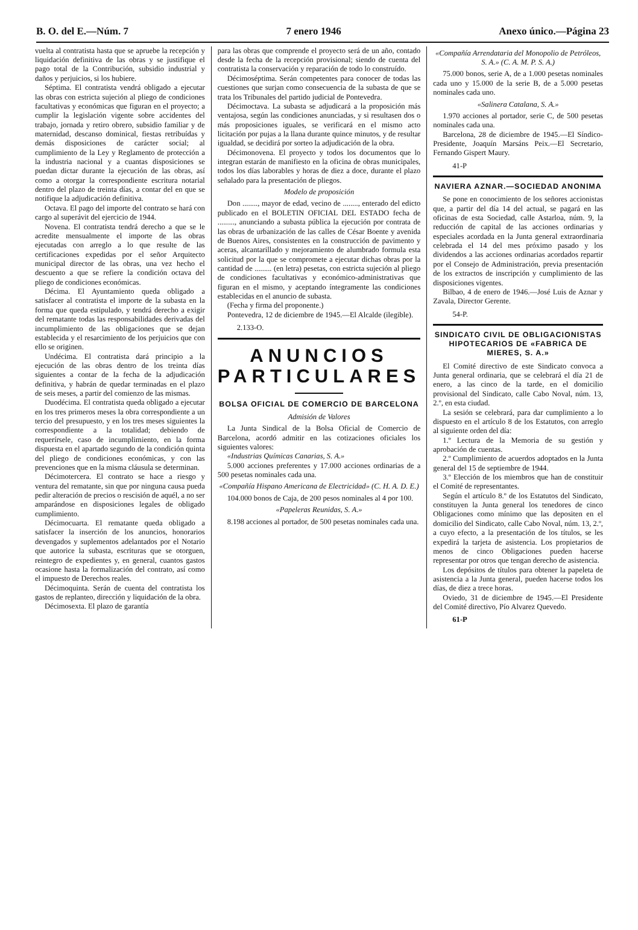B. O. del E.—Núm. 7 7 enero 1946 Anexo único.—Página 23
vuelta al contratista hasta que se apruebe la recepción y liquidación definitiva de las obras y se justifique el pago total de la Contribución, subsidio industrial y daños y perjuicios, si los hubiere.
Séptima. El contratista vendrá obligado a ejecutar las obras con estricta sujeción al pliego de condiciones facultativas y económicas que figuran en el proyecto; a cumplir la legislación vigente sobre accidentes del trabajo, jornada y retiro obrero, subsidio familiar y de maternidad, descanso dominical, fiestas retribuídas y demás disposiciones de carácter social; al cumplimiento de la Ley y Reglamento de protección a la industria nacional y a cuantas disposiciones se puedan dictar durante la ejecución de las obras, así como a otorgar la correspondiente escritura notarial dentro del plazo de treinta días, a contar del en que se notifique la adjudicación definitiva.
Octava. El pago del importe del contrato se hará con cargo al superávit del ejercicio de 1944.
Novena. El contratista tendrá derecho a que se le acredite mensualmente el importe de las obras ejecutadas con arreglo a lo que resulte de las certificaciones expedidas por el señor Arquitecto municipal director de las obras, una vez hecho el descuento a que se refiere la condición octava del pliego de condiciones económicas.
Décima. El Ayuntamiento queda obligado a satisfacer al contratista el importe de la subasta en la forma que queda estipulado, y tendrá derecho a exigir del rematante todas las responsabilidades derivadas del incumplimiento de las obligaciones que se dejan establecida y el resarcimiento de los perjuicios que con ello se originen.
Undécima. El contratista dará principio a la ejecución de las obras dentro de los treinta días siguientes a contar de la fecha de la adjudicación definitiva, y habrán de quedar terminadas en el plazo de seis meses, a partir del comienzo de las mismas.
Duodécima. El contratista queda obligado a ejecutar en los tres primeros meses la obra correspondiente a un tercio del presupuesto, y en los tres meses siguientes la correspondiente a la totalidad; debiendo de requerírsele, caso de incumplimiento, en la forma dispuesta en el apartado segundo de la condición quinta del pliego de condiciones económicas, y con las prevenciones que en la misma cláusula se determinan.
Décimotercera. El contrato se hace a riesgo y ventura del rematante, sin que por ninguna causa pueda pedir alteración de precios o rescisión de aquél, a no ser amparándose en disposiciones legales de obligado cumplimiento.
Décimocuarta. El rematante queda obligado a satisfacer la inserción de los anuncios, honorarios devengados y suplementos adelantados por el Notario que autorice la subasta, escrituras que se otorguen, reintegro de expedientes y, en general, cuantos gastos ocasione hasta la formalización del contrato, así como el impuesto de Derechos reales.
Décimoquinta. Serán de cuenta del contratista los gastos de replanteo, dirección y liquidación de la obra.
Décimosexta. El plazo de garantía
para las obras que comprende el proyecto será de un año, contado desde la fecha de la recepción provisional; siendo de cuenta del contratista la conservación y reparación de todo lo construído.
Décimoséptima. Serán competentes para conocer de todas las cuestiones que surjan como consecuencia de la subasta de que se trata los Tribunales del partido judicial de Pontevedra.
Décimoctava. La subasta se adjudicará a la proposición más ventajosa, según las condiciones anunciadas, y si resultasen dos o más proposiciones iguales, se verificará en el mismo acto licitación por pujas a la llana durante quince minutos, y de resultar igualdad, se decidirá por sorteo la adjudicación de la obra.
Décimonovena. El proyecto y todos los documentos que lo integran estarán de manifiesto en la oficina de obras municipales, todos los días laborables y horas de diez a doce, durante el plazo señalado para la presentación de pliegos.
Modelo de proposición
Don ........, mayor de edad, vecino de ........, enterado del edicto publicado en el BOLETIN OFICIAL DEL ESTADO fecha de ........., anunciando a subasta pública la ejecución por contrata de las obras de urbanización de las calles de César Boente y avenida de Buenos Aires, consistentes en la construcción de pavimento y aceras, alcantarillado y mejoramiento de alumbrado formula esta solicitud por la que se compromete a ejecutar dichas obras por la cantidad de ......... (en letra) pesetas, con estricta sujeción al pliego de condiciones facultativas y económico-administrativas que figuran en el mismo, y aceptando íntegramente las condiciones establecidas en el anuncio de subasta.
(Fecha y firma del proponente.)
Pontevedra, 12 de diciembre de 1945.—El Alcalde (ilegible).
2.133-O.
ANUNCIOS PARTICULARES
BOLSA OFICIAL DE COMERCIO DE BARCELONA
Admisión de Valores
La Junta Sindical de la Bolsa Oficial de Comercio de Barcelona, acordó admitir en las cotizaciones oficiales los siguientes valores:
«Industrias Químicas Canarias, S. A.»
5.000 acciones preferentes y 17.000 acciones ordinarias de a 500 pesetas nominales cada una.
«Compañía Hispano Americana de Electricidad» (C. H. A. D. E.)
104.000 bonos de Caja, de 200 pesos nominales al 4 por 100.
«Papeleras Reunidas, S. A.»
8.198 acciones al portador, de 500 pesetas nominales cada una.
«Compañía Arrendataria del Monopolio de Petróleos, S. A.» (C. A. M. P. S. A.)
75.000 bonos, serie A, de a 1.000 pesetas nominales cada uno y 15.000 de la serie B, de a 5.000 pesetas nominales cada uno.
«Salinera Catalana, S. A.»
1.970 acciones al portador, serie C, de 500 pesetas nominales cada una.
Barcelona, 28 de diciembre de 1945.—El Síndico-Presidente, Joaquín Marsáns Peix.—El Secretario, Fernando Gispert Maury.
41-P
NAVIERA AZNAR.—SOCIEDAD ANONIMA
Se pone en conocimiento de los señores accionistas que, a partir del día 14 del actual, se pagará en las oficinas de esta Sociedad, calle Astarloa, núm. 9, la reducción de capital de las acciones ordinarias y especiales acordada en la Junta general extraordinaria celebrada el 14 del mes próximo pasado y los dividendos a las acciones ordinarias acordados repartir por el Consejo de Administración, previa presentación de los extractos de inscripción y cumplimiento de las disposiciones vigentes.
Bilbao, 4 de enero de 1946.—José Luis de Aznar y Zavala, Director Gerente.
54-P.
SINDICATO CIVIL DE OBLIGACIONISTAS HIPOTECARIOS DE «FABRICA DE MIERES, S. A.»
El Comité directivo de este Sindicato convoca a Junta general ordinaria, que se celebrará el día 21 de enero, a las cinco de la tarde, en el domicilio provisional del Sindicato, calle Cabo Noval, núm. 13, 2.º, en esta ciudad.
La sesión se celebrará, para dar cumplimiento a lo dispuesto en el artículo 8 de los Estatutos, con arreglo al siguiente orden del día:
1.º Lectura de la Memoria de su gestión y aprobación de cuentas.
2.º Cumplimiento de acuerdos adoptados en la Junta general del 15 de septiembre de 1944.
3.º Elección de los miembros que han de constituir el Comité de representantes.
Según el artículo 8.º de los Estatutos del Sindicato, constituyen la Junta general los tenedores de cinco Obligaciones como mínimo que las depositen en el domicilio del Sindicato, calle Cabo Noval, núm. 13, 2.º, a cuyo efecto, a la presentación de los títulos, se les expedirá la tarjeta de asistencia. Los propietarios de menos de cinco Obligaciones pueden hacerse representar por otros que tengan derecho de asistencia.
Los depósitos de títulos para obtener la papeleta de asistencia a la Junta general, pueden hacerse todos los días, de diez a trece horas.
Oviedo, 31 de diciembre de 1945.—El Presidente del Comité directivo, Pío Alvarez Quevedo.
61-P